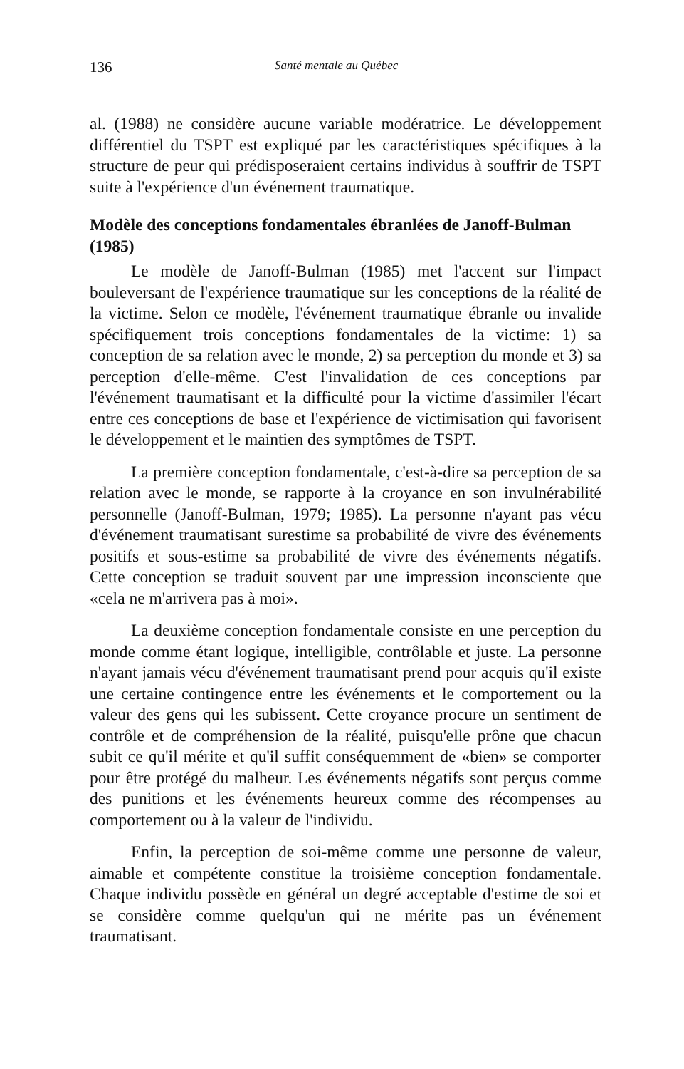136 Santé mentale au Québec
al. (1988) ne considère aucune variable modératrice. Le développement différentiel du TSPT est expliqué par les caractéristiques spécifiques à la structure de peur qui prédisposeraient certains individus à souffrir de TSPT suite à l'expérience d'un événement traumatique.
Modèle des conceptions fondamentales ébranlées de Janoff-Bulman (1985)
Le modèle de Janoff-Bulman (1985) met l'accent sur l'impact bouleversant de l'expérience traumatique sur les conceptions de la réalité de la victime. Selon ce modèle, l'événement traumatique ébranle ou invalide spécifiquement trois conceptions fondamentales de la victime: 1) sa conception de sa relation avec le monde, 2) sa perception du monde et 3) sa perception d'elle-même. C'est l'invalidation de ces conceptions par l'événement traumatisant et la difficulté pour la victime d'assimiler l'écart entre ces conceptions de base et l'expérience de victimisation qui favorisent le développement et le maintien des symptômes de TSPT.
La première conception fondamentale, c'est-à-dire sa perception de sa relation avec le monde, se rapporte à la croyance en son invulnérabilité personnelle (Janoff-Bulman, 1979; 1985). La personne n'ayant pas vécu d'événement traumatisant surestime sa probabilité de vivre des événements positifs et sous-estime sa probabilité de vivre des événements négatifs. Cette conception se traduit souvent par une impression inconsciente que «cela ne m'arrivera pas à moi».
La deuxième conception fondamentale consiste en une perception du monde comme étant logique, intelligible, contrôlable et juste. La personne n'ayant jamais vécu d'événement traumatisant prend pour acquis qu'il existe une certaine contingence entre les événements et le comportement ou la valeur des gens qui les subissent. Cette croyance procure un sentiment de contrôle et de compréhension de la réalité, puisqu'elle prône que chacun subit ce qu'il mérite et qu'il suffit conséquemment de «bien» se comporter pour être protégé du malheur. Les événements négatifs sont perçus comme des punitions et les événements heureux comme des récompenses au comportement ou à la valeur de l'individu.
Enfin, la perception de soi-même comme une personne de valeur, aimable et compétente constitue la troisième conception fondamentale. Chaque individu possède en général un degré acceptable d'estime de soi et se considère comme quelqu'un qui ne mérite pas un événement traumatisant.